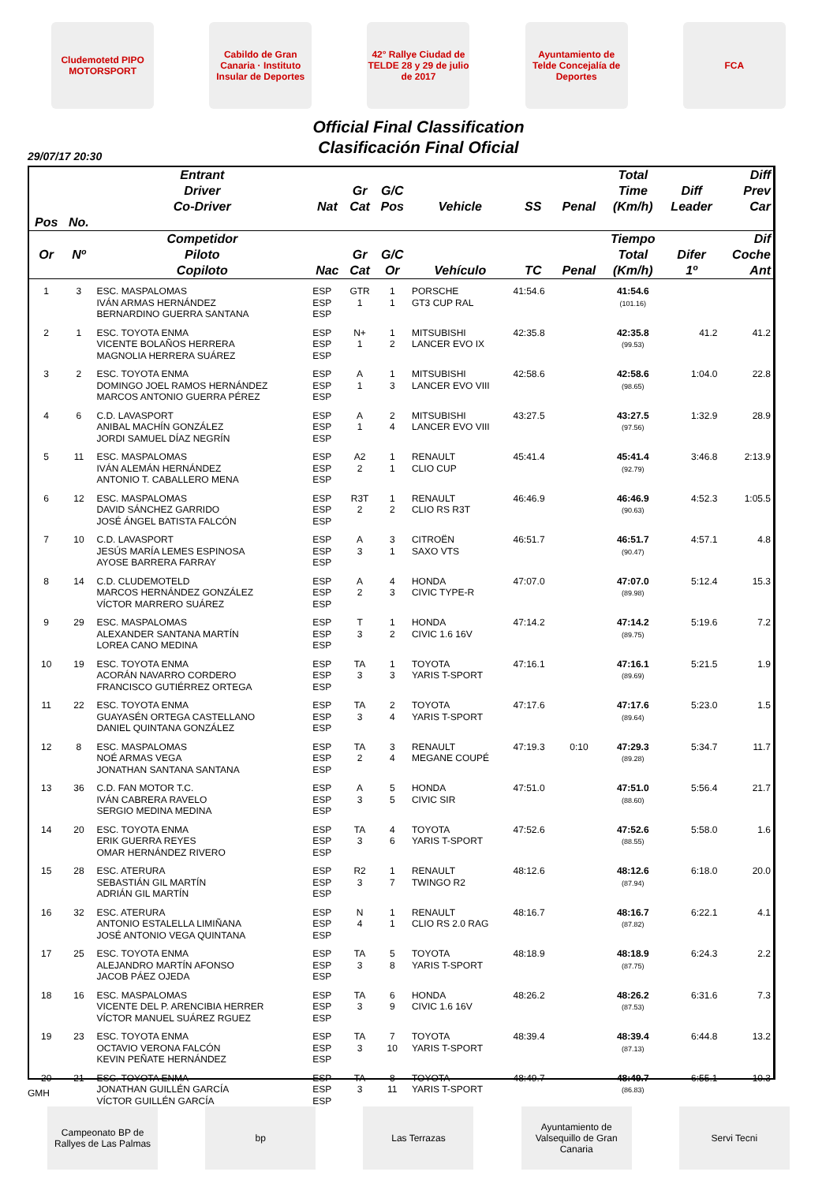Cludemotetd PIPO MOTORSPORT
Cabildo de Gran Canaria · Instituto Insular de Deportes
42° Rallye Ciudad de TELDE 28 y 29 de julio de 2017
Ayuntamiento de Telde Concejalía de Deportes
FCA
Official Final Classification
Clasificación Final Oficial
29/07/17 20:30
| | | Entrant Driver Co-Driver | Nat | Gr Cat | G/C Pos | Vehicle | SS | Penal | Total Time (Km/h) | Diff Leader | Diff Prev Car |
| --- | --- | --- | --- | --- | --- | --- | --- | --- | --- | --- | --- |
| Pos | No. | | | | | | | | | | |
| Or | Nº | Competidor Piloto Copiloto | Nac | Gr Cat | G/C Or | Vehículo | TC | Penal | Tiempo Total (Km/h) | Difer 1º | Dif Coche Ant |
| 1 | 3 | ESC. MASPALOMAS IVÁN ARMAS HERNÁNDEZ BERNARDINO GUERRA SANTANA | ESP ESP ESP | GTR 1 | 1 1 | PORSCHE GT3 CUP RAL | 41:54.6 | | 41:54.6 (101.16) | | |
| 2 | 1 | ESC. TOYOTA ENMA VICENTE BOLAÑOS HERRERA MAGNOLIA HERRERA SUÁREZ | ESP ESP ESP | N+ 1 | 1 2 | MITSUBISHI LANCER EVO IX | 42:35.8 | | 42:35.8 (99.53) | 41.2 | 41.2 |
| 3 | 2 | ESC. TOYOTA ENMA DOMINGO JOEL RAMOS HERNÁNDEZ MARCOS ANTONIO GUERRA PÉREZ | ESP ESP ESP | A 1 | 1 3 | MITSUBISHI LANCER EVO VIII | 42:58.6 | | 42:58.6 (98.65) | 1:04.0 | 22.8 |
| 4 | 6 | C.D. LAVASPORT ANIBAL MACHÍN GONZÁLEZ JORDI SAMUEL DÍAZ NEGRÍN | ESP ESP ESP | A 1 | 2 4 | MITSUBISHI LANCER EVO VIII | 43:27.5 | | 43:27.5 (97.56) | 1:32.9 | 28.9 |
| 5 | 11 | ESC. MASPALOMAS IVÁN ALEMÁN HERNÁNDEZ ANTONIO T. CABALLERO MENA | ESP ESP ESP | A2 2 | 1 1 | RENAULT CLIO CUP | 45:41.4 | | 45:41.4 (92.79) | 3:46.8 | 2:13.9 |
| 6 | 12 | ESC. MASPALOMAS DAVID SÁNCHEZ GARRIDO JOSÉ ÁNGEL BATISTA FALCÓN | ESP ESP ESP | R3T 2 | 1 2 | RENAULT CLIO RS R3T | 46:46.9 | | 46:46.9 (90.63) | 4:52.3 | 1:05.5 |
| 7 | 10 | C.D. LAVASPORT JESÚS MARÍA LEMES ESPINOSA AYOSE BARRERA FARRAY | ESP ESP ESP | A 3 | 3 1 | CITROËN SAXO VTS | 46:51.7 | | 46:51.7 (90.47) | 4:57.1 | 4.8 |
| 8 | 14 | C.D. CLUDEMOTELD MARCOS HERNÁNDEZ GONZÁLEZ VÍCTOR MARRERO SUÁREZ | ESP ESP ESP | A 2 | 4 3 | HONDA CIVIC TYPE-R | 47:07.0 | | 47:07.0 (89.98) | 5:12.4 | 15.3 |
| 9 | 29 | ESC. MASPALOMAS ALEXANDER SANTANA MARTÍN LOREA CANO MEDINA | ESP ESP ESP | T 3 | 1 2 | HONDA CIVIC 1.6 16V | 47:14.2 | | 47:14.2 (89.75) | 5:19.6 | 7.2 |
| 10 | 19 | ESC. TOYOTA ENMA ACORÁN NAVARRO CORDERO FRANCISCO GUTIÉRREZ ORTEGA | ESP ESP ESP | TA 3 | 1 3 | TOYOTA YARIS T-SPORT | 47:16.1 | | 47:16.1 (89.69) | 5:21.5 | 1.9 |
| 11 | 22 | ESC. TOYOTA ENMA GUAYASÉN ORTEGA CASTELLANO DANIEL QUINTANA GONZÁLEZ | ESP ESP ESP | TA 3 | 2 4 | TOYOTA YARIS T-SPORT | 47:17.6 | | 47:17.6 (89.64) | 5:23.0 | 1.5 |
| 12 | 8 | ESC. MASPALOMAS NOÉ ARMAS VEGA JONATHAN SANTANA SANTANA | ESP ESP ESP | TA 2 | 3 4 | RENAULT MEGANE COUPÉ | 47:19.3 | 0:10 | 47:29.3 (89.28) | 5:34.7 | 11.7 |
| 13 | 36 | C.D. FAN MOTOR T.C. IVÁN CABRERA RAVELO SERGIO MEDINA MEDINA | ESP ESP ESP | A 3 | 5 5 | HONDA CIVIC SIR | 47:51.0 | | 47:51.0 (88.60) | 5:56.4 | 21.7 |
| 14 | 20 | ESC. TOYOTA ENMA ERIK GUERRA REYES OMAR HERNÁNDEZ RIVERO | ESP ESP ESP | TA 3 | 4 6 | TOYOTA YARIS T-SPORT | 47:52.6 | | 47:52.6 (88.55) | 5:58.0 | 1.6 |
| 15 | 28 | ESC. ATERURA SEBASTIÁN GIL MARTÍN ADRIÁN GIL MARTÍN | ESP ESP ESP | R2 3 | 1 7 | RENAULT TWINGO R2 | 48:12.6 | | 48:12.6 (87.94) | 6:18.0 | 20.0 |
| 16 | 32 | ESC. ATERURA ANTONIO ESTALELLA LIMIÑANA JOSÉ ANTONIO VEGA QUINTANA | ESP ESP ESP | N 4 | 1 1 | RENAULT CLIO RS 2.0 RAG | 48:16.7 | | 48:16.7 (87.82) | 6:22.1 | 4.1 |
| 17 | 25 | ESC. TOYOTA ENMA ALEJANDRO MARTÍN AFONSO JACOB PÁEZ OJEDA | ESP ESP ESP | TA 3 | 5 8 | TOYOTA YARIS T-SPORT | 48:18.9 | | 48:18.9 (87.75) | 6:24.3 | 2.2 |
| 18 | 16 | ESC. MASPALOMAS VICENTE DEL P. ARENCIBIA HERRER VÍCTOR MANUEL SUÁREZ RGUEZ | ESP ESP ESP | TA 3 | 6 9 | HONDA CIVIC 1.6 16V | 48:26.2 | | 48:26.2 (87.53) | 6:31.6 | 7.3 |
| 19 | 23 | ESC. TOYOTA ENMA OCTAVIO VERONA FALCÓN KEVIN PEÑATE HERNÁNDEZ | ESP ESP ESP | TA 3 | 7 10 | TOYOTA YARIS T-SPORT | 48:39.4 | | 48:39.4 (87.13) | 6:44.8 | 13.2 |
| 20 | 21 | ESC. TOYOTA ENMA JONATHAN GUILLÉN GARCÍA VÍCTOR GUILLÉN GARCÍA | ESP ESP ESP | TA 3 | 8 11 | TOYOTA YARIS T-SPORT | 48:49.7 | | 48:49.7 (86.83) | 6:55.1 | 10.3 |
GMH
Campeonato BP de Rallyes de Las Palmas
bp Las Terrazas Ayuntamiento de Valsequillo de Gran Canaria
Servi Tecni